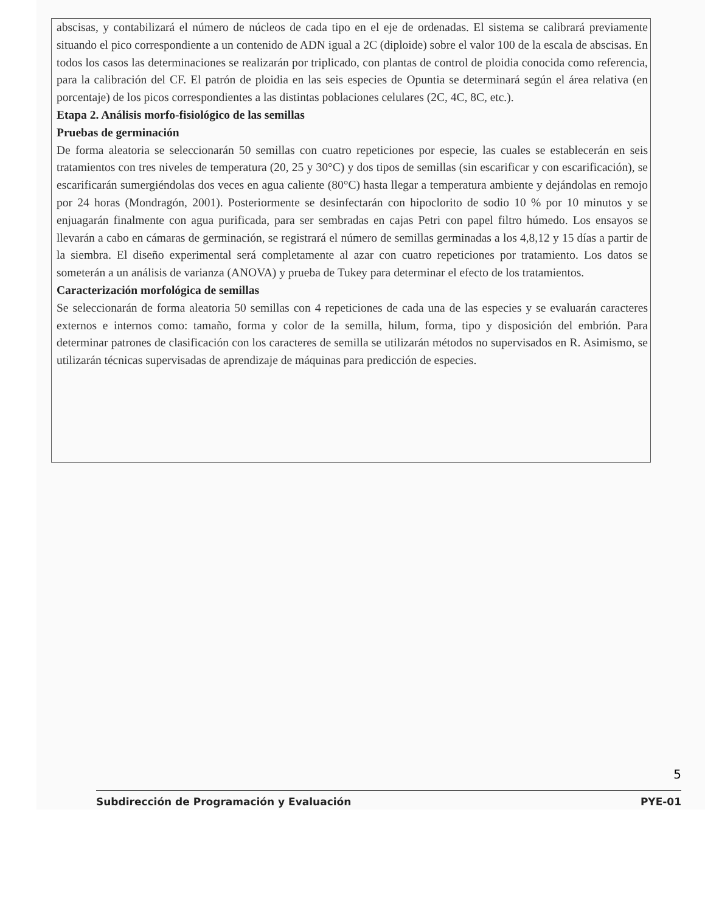abscisas, y contabilizará el número de núcleos de cada tipo en el eje de ordenadas. El sistema se calibrará previamente situando el pico correspondiente a un contenido de ADN igual a 2C (diploide) sobre el valor 100 de la escala de abscisas. En todos los casos las determinaciones se realizarán por triplicado, con plantas de control de ploidia conocida como referencia, para la calibración del CF. El patrón de ploidia en las seis especies de Opuntia se determinará según el área relativa (en porcentaje) de los picos correspondientes a las distintas poblaciones celulares (2C, 4C, 8C, etc.).
Etapa 2. Análisis morfo-fisiológico de las semillas
Pruebas de germinación
De forma aleatoria se seleccionarán 50 semillas con cuatro repeticiones por especie, las cuales se establecerán en seis tratamientos con tres niveles de temperatura (20, 25 y 30°C) y dos tipos de semillas (sin escarificar y con escarificación), se escarificarán sumergiéndolas dos veces en agua caliente (80°C) hasta llegar a temperatura ambiente y dejándolas en remojo por 24 horas (Mondragón, 2001). Posteriormente se desinfectarán con hipoclorito de sodio 10 % por 10 minutos y se enjuagarán finalmente con agua purificada, para ser sembradas en cajas Petri con papel filtro húmedo. Los ensayos se llevarán a cabo en cámaras de germinación, se registrará el número de semillas germinadas a los 4,8,12 y 15 días a partir de la siembra. El diseño experimental será completamente al azar con cuatro repeticiones por tratamiento. Los datos se someterán a un análisis de varianza (ANOVA) y prueba de Tukey para determinar el efecto de los tratamientos.
Caracterización morfológica de semillas
Se seleccionarán de forma aleatoria 50 semillas con 4 repeticiones de cada una de las especies y se evaluarán caracteres externos e internos como: tamaño, forma y color de la semilla, hilum, forma, tipo y disposición del embrión. Para determinar patrones de clasificación con los caracteres de semilla se utilizarán métodos no supervisados en R. Asimismo, se utilizarán técnicas supervisadas de aprendizaje de máquinas para predicción de especies.
5
Subdirección de Programación y Evaluación PYE-01